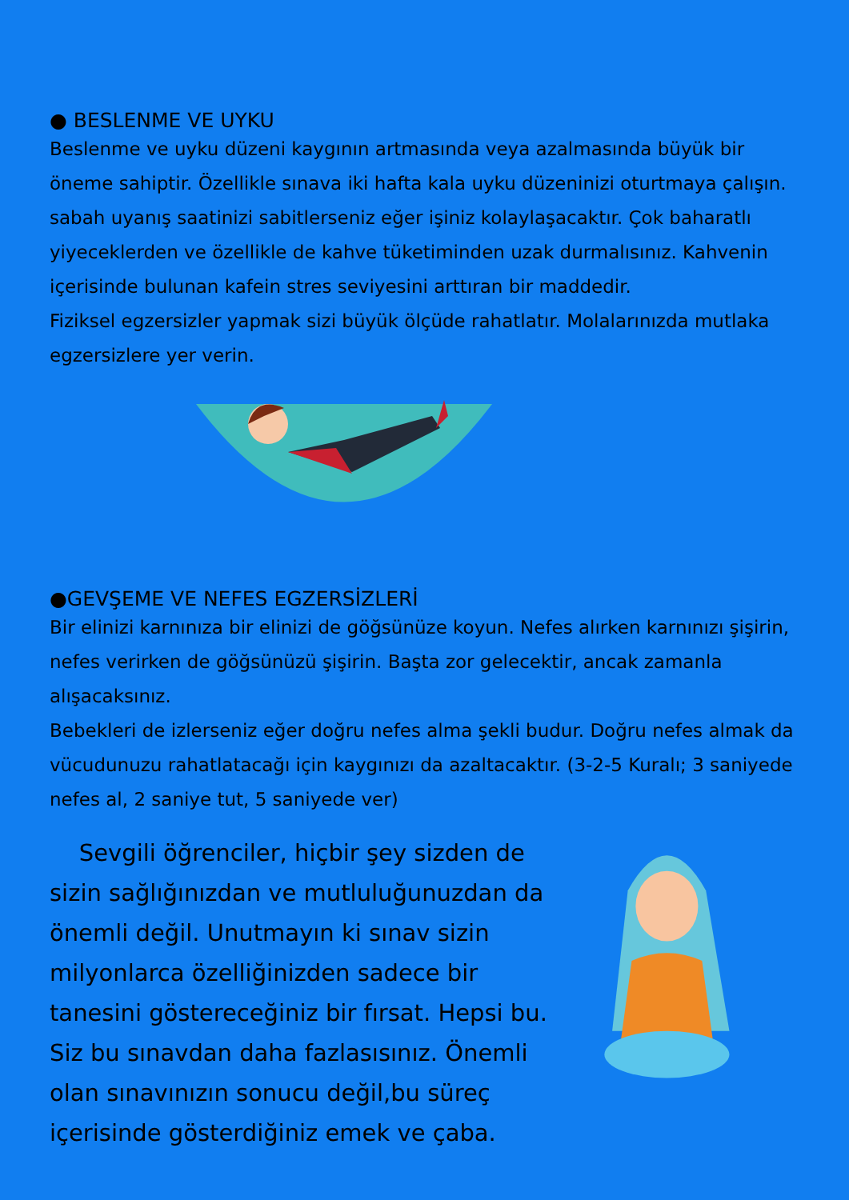● BESLENME VE UYKU
Beslenme ve uyku düzeni kaygının artmasında veya azalmasında büyük bir öneme sahiptir. Özellikle sınava iki hafta kala uyku düzeninizi oturtmaya çalışın. sabah uyanış saatinizi sabitlerseniz eğer işiniz kolaylaşacaktır. Çok baharatlı yiyeceklerden ve özellikle de kahve tüketiminden uzak durmalısınız. Kahvenin içerisinde bulunan kafein stres seviyesini arttıran bir maddedir.
Fiziksel egzersizler yapmak sizi büyük ölçüde rahatlatır. Molalarınızda mutlaka egzersizlere yer verin.
●GEVŞEME VE NEFES EGZERSİZLERİ
Bir elinizi karnınıza bir elinizi de göğsünüze koyun. Nefes alırken karnınızı şişirin, nefes verirken de göğsünüzü şişirin. Başta zor gelecektir, ancak zamanla alışacaksınız.
Bebekleri de izlerseniz eğer doğru nefes alma şekli budur. Doğru nefes almak da vücudunuzu rahatlatacağı için kaygınızı da azaltacaktır. (3-2-5 Kuralı; 3 saniyede nefes al, 2 saniye tut, 5 saniyede ver)
Sevgili öğrenciler, hiçbir şey sizden de sizin sağlığınızdan ve mutluluğunuzdan da önemli değil. Unutmayın ki sınav sizin milyonlarca özelliğinizden sadece bir tanesini göstereceğiniz bir fırsat. Hepsi bu. Siz bu sınavdan daha fazlasısınız. Önemli olan sınavınızın sonucu değil,bu süreç içerisinde gösterdiğiniz emek ve çaba.